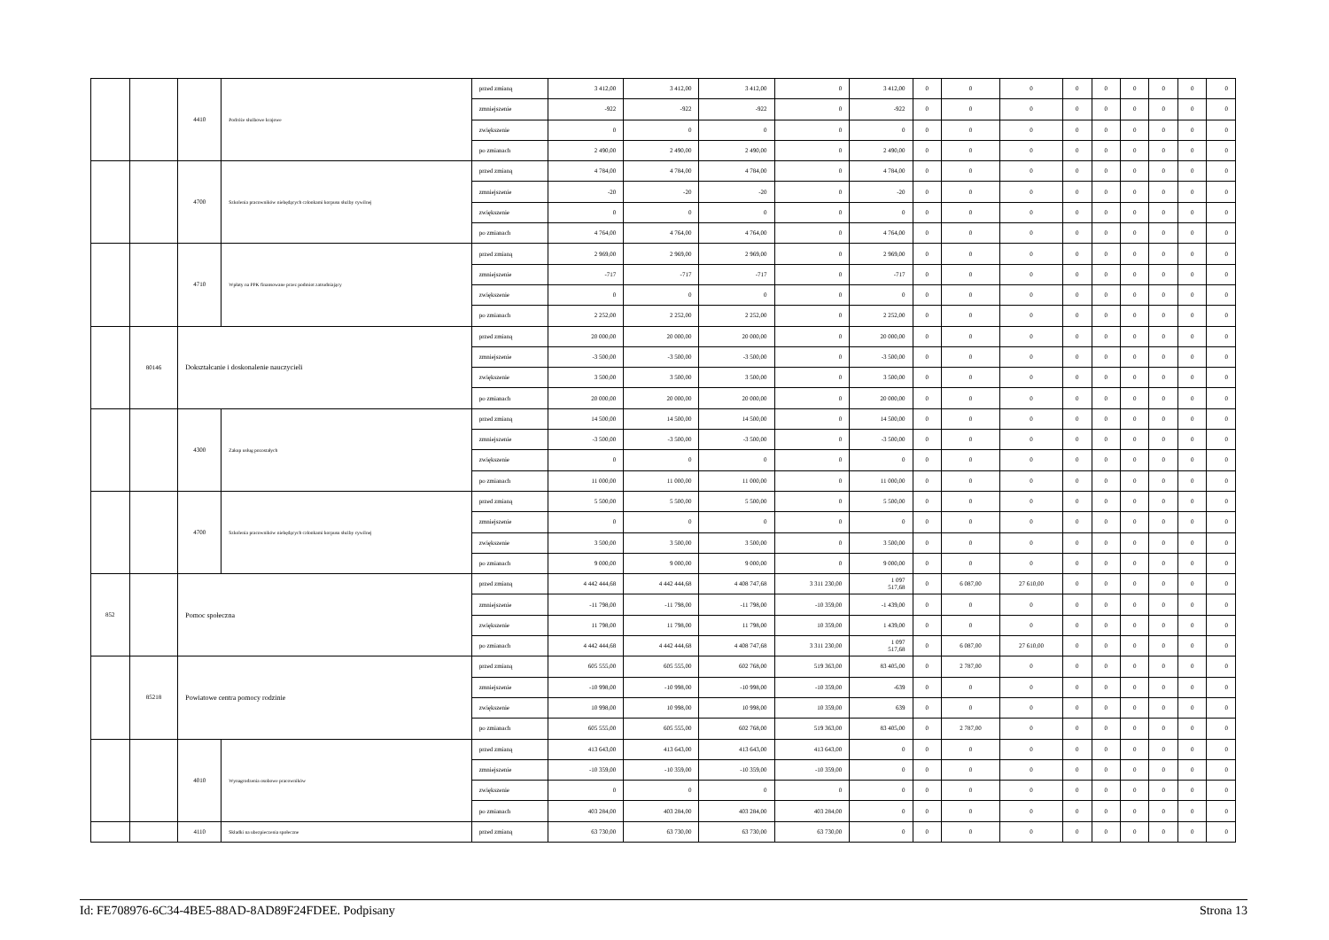| | | 4410 | Podróże służbowe krajowe | przed zmianą | 3 412,00 | 3 412,00 | 3 412,00 | 0 | 3 412,00 | 0 | 0 | 0 | 0 | 0 | 0 | 0 | 0 | 0 |
| | | | | zmniejszenie | -922 | -922 | -922 | 0 | -922 | 0 | 0 | 0 | 0 | 0 | 0 | 0 | 0 | 0 |
| | | | | zwiększenie | 0 | 0 | 0 | 0 | 0 | 0 | 0 | 0 | 0 | 0 | 0 | 0 | 0 | 0 |
| | | | | po zmianach | 2 490,00 | 2 490,00 | 2 490,00 | 0 | 2 490,00 | 0 | 0 | 0 | 0 | 0 | 0 | 0 | 0 | 0 |
| | | 4700 | Szkolenia pracowników niebędących członkami korpusu służby cywilnej | przed zmianą | 4 784,00 | 4 784,00 | 4 784,00 | 0 | 4 784,00 | 0 | 0 | 0 | 0 | 0 | 0 | 0 | 0 | 0 |
| | | | | zmniejszenie | -20 | -20 | -20 | 0 | -20 | 0 | 0 | 0 | 0 | 0 | 0 | 0 | 0 | 0 |
| | | | | zwiększenie | 0 | 0 | 0 | 0 | 0 | 0 | 0 | 0 | 0 | 0 | 0 | 0 | 0 | 0 |
| | | | | po zmianach | 4 764,00 | 4 764,00 | 4 764,00 | 0 | 4 764,00 | 0 | 0 | 0 | 0 | 0 | 0 | 0 | 0 | 0 |
| | | 4710 | Wpłaty na PPK finansowane przez podmiot zatrudniający | przed zmianą | 2 969,00 | 2 969,00 | 2 969,00 | 0 | 2 969,00 | 0 | 0 | 0 | 0 | 0 | 0 | 0 | 0 | 0 |
| | | | | zmniejszenie | -717 | -717 | -717 | 0 | -717 | 0 | 0 | 0 | 0 | 0 | 0 | 0 | 0 | 0 |
| | | | | zwiększenie | 0 | 0 | 0 | 0 | 0 | 0 | 0 | 0 | 0 | 0 | 0 | 0 | 0 | 0 |
| | | | | po zmianach | 2 252,00 | 2 252,00 | 2 252,00 | 0 | 2 252,00 | 0 | 0 | 0 | 0 | 0 | 0 | 0 | 0 | 0 |
| | 80146 | Dokształcanie i doskonalenie nauczycieli | | przed zmianą | 20 000,00 | 20 000,00 | 20 000,00 | 0 | 20 000,00 | 0 | 0 | 0 | 0 | 0 | 0 | 0 | 0 | 0 |
| | | | | zmniejszenie | -3 500,00 | -3 500,00 | -3 500,00 | 0 | -3 500,00 | 0 | 0 | 0 | 0 | 0 | 0 | 0 | 0 | 0 |
| | | | | zwiększenie | 3 500,00 | 3 500,00 | 3 500,00 | 0 | 3 500,00 | 0 | 0 | 0 | 0 | 0 | 0 | 0 | 0 | 0 |
| | | | | po zmianach | 20 000,00 | 20 000,00 | 20 000,00 | 0 | 20 000,00 | 0 | 0 | 0 | 0 | 0 | 0 | 0 | 0 | 0 |
| | | 4300 | Zakup usług pozostałych | przed zmianą | 14 500,00 | 14 500,00 | 14 500,00 | 0 | 14 500,00 | 0 | 0 | 0 | 0 | 0 | 0 | 0 | 0 | 0 |
| | | | | zmniejszenie | -3 500,00 | -3 500,00 | -3 500,00 | 0 | -3 500,00 | 0 | 0 | 0 | 0 | 0 | 0 | 0 | 0 | 0 |
| | | | | zwiększenie | 0 | 0 | 0 | 0 | 0 | 0 | 0 | 0 | 0 | 0 | 0 | 0 | 0 | 0 |
| | | | | po zmianach | 11 000,00 | 11 000,00 | 11 000,00 | 0 | 11 000,00 | 0 | 0 | 0 | 0 | 0 | 0 | 0 | 0 | 0 |
| | | 4700 | Szkolenia pracowników niebędących członkami korpusu służby cywilnej | przed zmianą | 5 500,00 | 5 500,00 | 5 500,00 | 0 | 5 500,00 | 0 | 0 | 0 | 0 | 0 | 0 | 0 | 0 | 0 |
| | | | | zmniejszenie | 0 | 0 | 0 | 0 | 0 | 0 | 0 | 0 | 0 | 0 | 0 | 0 | 0 | 0 |
| | | | | zwiększenie | 3 500,00 | 3 500,00 | 3 500,00 | 0 | 3 500,00 | 0 | 0 | 0 | 0 | 0 | 0 | 0 | 0 | 0 |
| | | | | po zmianach | 9 000,00 | 9 000,00 | 9 000,00 | 0 | 9 000,00 | 0 | 0 | 0 | 0 | 0 | 0 | 0 | 0 | 0 |
| 852 | | Pomoc społeczna | | przed zmianą | 4 442 444,68 | 4 442 444,68 | 4 408 747,68 | 3 311 230,00 | 1 097 517,68 | 0 | 6 087,00 | 27 610,00 | 0 | 0 | 0 | 0 | 0 | 0 |
| | | | | zmniejszenie | -11 798,00 | -11 798,00 | -11 798,00 | -10 359,00 | -1 439,00 | 0 | 0 | 0 | 0 | 0 | 0 | 0 | 0 | 0 |
| | | | | zwiększenie | 11 798,00 | 11 798,00 | 11 798,00 | 10 359,00 | 1 439,00 | 0 | 0 | 0 | 0 | 0 | 0 | 0 | 0 | 0 |
| | | | | po zmianach | 4 442 444,68 | 4 442 444,68 | 4 408 747,68 | 3 311 230,00 | 1 097 517,68 | 0 | 6 087,00 | 27 610,00 | 0 | 0 | 0 | 0 | 0 | 0 |
| | 85218 | Powiatowe centra pomocy rodzinie | | przed zmianą | 605 555,00 | 605 555,00 | 602 768,00 | 519 363,00 | 83 405,00 | 0 | 2 787,00 | 0 | 0 | 0 | 0 | 0 | 0 | 0 |
| | | | | zmniejszenie | -10 998,00 | -10 998,00 | -10 998,00 | -10 359,00 | -639 | 0 | 0 | 0 | 0 | 0 | 0 | 0 | 0 | 0 |
| | | | | zwiększenie | 10 998,00 | 10 998,00 | 10 998,00 | 10 359,00 | 639 | 0 | 0 | 0 | 0 | 0 | 0 | 0 | 0 | 0 |
| | | | | po zmianach | 605 555,00 | 605 555,00 | 602 768,00 | 519 363,00 | 83 405,00 | 0 | 2 787,00 | 0 | 0 | 0 | 0 | 0 | 0 | 0 |
| | | 4010 | Wynagrodzenia osobowe pracowników | przed zmianą | 413 643,00 | 413 643,00 | 413 643,00 | 413 643,00 | 0 | 0 | 0 | 0 | 0 | 0 | 0 | 0 | 0 | 0 |
| | | | | zmniejszenie | -10 359,00 | -10 359,00 | -10 359,00 | -10 359,00 | 0 | 0 | 0 | 0 | 0 | 0 | 0 | 0 | 0 | 0 |
| | | | | zwiększenie | 0 | 0 | 0 | 0 | 0 | 0 | 0 | 0 | 0 | 0 | 0 | 0 | 0 | 0 |
| | | | | po zmianach | 403 284,00 | 403 284,00 | 403 284,00 | 403 284,00 | 0 | 0 | 0 | 0 | 0 | 0 | 0 | 0 | 0 | 0 |
| | | 4110 | Składki na ubezpieczenia społeczne | przed zmianą | 63 730,00 | 63 730,00 | 63 730,00 | 63 730,00 | 0 | 0 | 0 | 0 | 0 | 0 | 0 | 0 | 0 | 0 |
Id: FE708976-6C34-4BE5-88AD-8AD89F24FDEE. Podpisany Strona 13